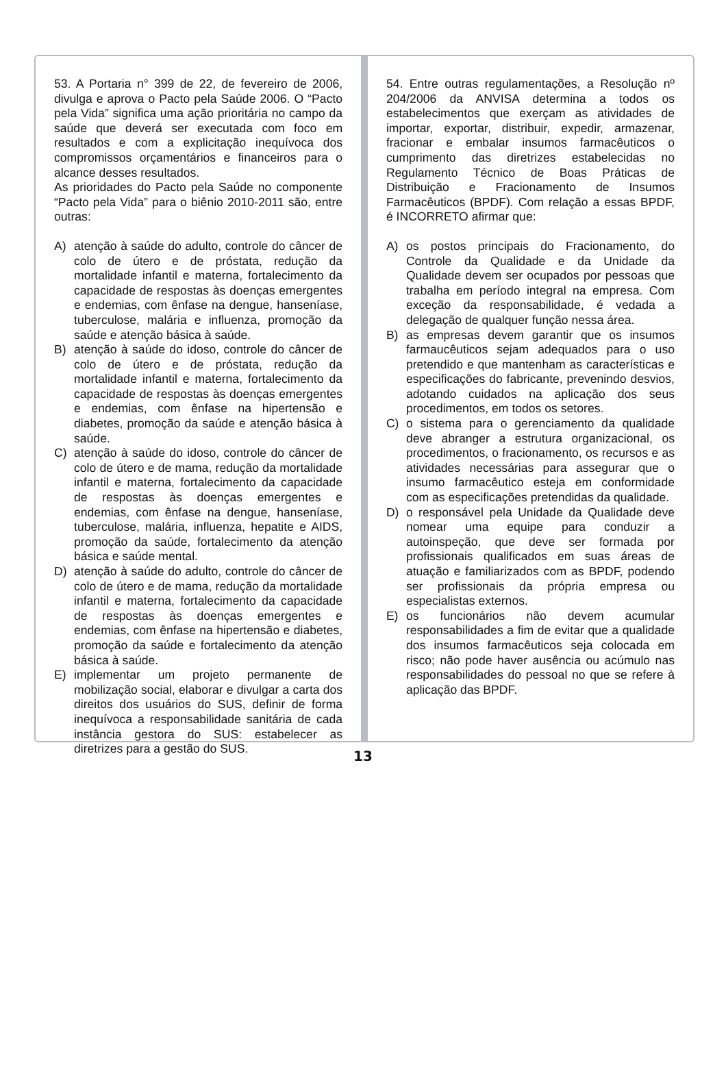53. A Portaria n° 399 de 22, de fevereiro de 2006, divulga e aprova o Pacto pela Saúde 2006. O “Pacto pela Vida” significa uma ação prioritária no campo da saúde que deverá ser executada com foco em resultados e com a explicitação inequívoca dos compromissos orçamentários e financeiros para o alcance desses resultados.
As prioridades do Pacto pela Saúde no componente “Pacto pela Vida” para o biênio 2010-2011 são, entre outras:
A) atenção à saúde do adulto, controle do câncer de colo de útero e de próstata, redução da mortalidade infantil e materna, fortalecimento da capacidade de respostas às doenças emergentes e endemias, com ênfase na dengue, hanseníase, tuberculose, malária e influenza, promoção da saúde e atenção básica à saúde.
B) atenção à saúde do idoso, controle do câncer de colo de útero e de próstata, redução da mortalidade infantil e materna, fortalecimento da capacidade de respostas às doenças emergentes e endemias, com ênfase na hipertensão e diabetes, promoção da saúde e atenção básica à saúde.
C) atenção à saúde do idoso, controle do câncer de colo de útero e de mama, redução da mortalidade infantil e materna, fortalecimento da capacidade de respostas às doenças emergentes e endemias, com ênfase na dengue, hanseníase, tuberculose, malária, influenza, hepatite e AIDS, promoção da saúde, fortalecimento da atenção básica e saúde mental.
D) atenção à saúde do adulto, controle do câncer de colo de útero e de mama, redução da mortalidade infantil e materna, fortalecimento da capacidade de respostas às doenças emergentes e endemias, com ênfase na hipertensão e diabetes, promoção da saúde e fortalecimento da atenção básica à saúde.
E) implementar um projeto permanente de mobilização social, elaborar e divulgar a carta dos direitos dos usuários do SUS, definir de forma inequívoca a responsabilidade sanitária de cada instância gestora do SUS: estabelecer as diretrizes para a gestão do SUS.
54. Entre outras regulamentações, a Resolução nº 204/2006 da ANVISA determina a todos os estabelecimentos que exerçam as atividades de importar, exportar, distribuir, expedir, armazenar, fracionar e embalar insumos farmacêuticos o cumprimento das diretrizes estabelecidas no Regulamento Técnico de Boas Práticas de Distribuição e Fracionamento de Insumos Farmacêuticos (BPDF). Com relação a essas BPDF, é INCORRETO afirmar que:
A) os postos principais do Fracionamento, do Controle da Qualidade e da Unidade da Qualidade devem ser ocupados por pessoas que trabalha em período integral na empresa. Com exceção da responsabilidade, é vedada a delegação de qualquer função nessa área.
B) as empresas devem garantir que os insumos farmaucêuticos sejam adequados para o uso pretendido e que mantenham as características e especificações do fabricante, prevenindo desvios, adotando cuidados na aplicação dos seus procedimentos, em todos os setores.
C) o sistema para o gerenciamento da qualidade deve abranger a estrutura organizacional, os procedimentos, o fracionamento, os recursos e as atividades necessárias para assegurar que o insumo farmacêutico esteja em conformidade com as especificações pretendidas da qualidade.
D) o responsável pela Unidade da Qualidade deve nomear uma equipe para conduzir a autoinspeção, que deve ser formada por profissionais qualificados em suas áreas de atuação e familiarizados com as BPDF, podendo ser profissionais da própria empresa ou especialistas externos.
E) os funcionários não devem acumular responsabilidades a fim de evitar que a qualidade dos insumos farmacêuticos seja colocada em risco; não pode haver ausência ou acúmulo nas responsabilidades do pessoal no que se refere à aplicação das BPDF.
13